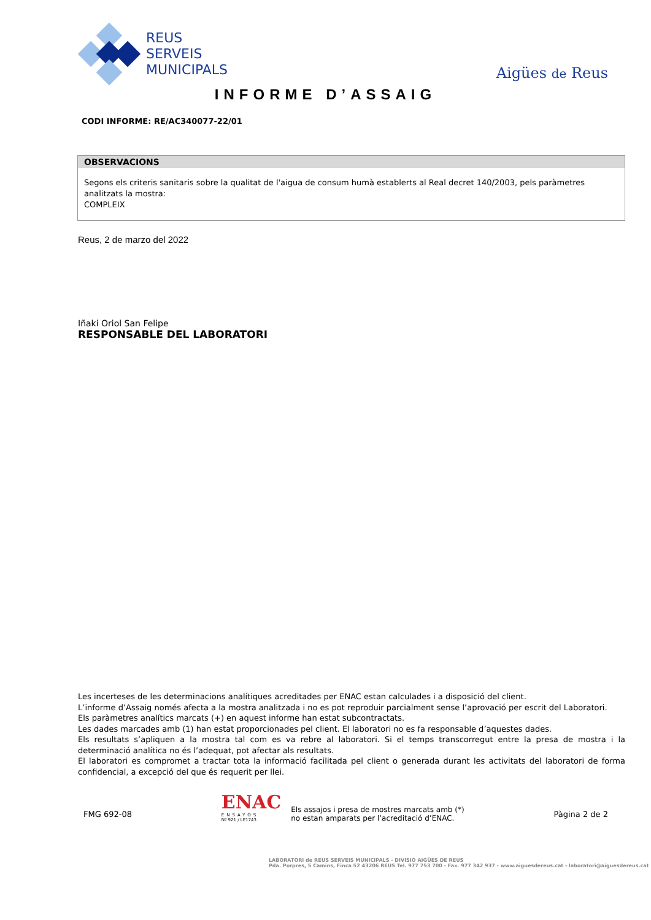REUS
SERVEIS
MUNICIPALS
Aigües de Reus
INFORME D’ASSAIG
CODI INFORME: RE/AC340077-22/01
OBSERVACIONS
Segons els criteris sanitaris sobre la qualitat de l'aigua de consum humà establerts al Real decret 140/2003, pels paràmetres analitzats la mostra:
COMPLEIX
Reus, 2 de marzo del 2022
Iñaki Oriol San Felipe
RESPONSABLE DEL LABORATORI
Les incerteses de les determinacions analítiques acreditades per ENAC estan calculades i a disposició del client.
L’informe d’Assaig només afecta a la mostra analitzada i no es pot reproduir parcialment sense l’aprovació per escrit del Laboratori.
Els paràmetres analítics marcats (+) en aquest informe han estat subcontractats.
Les dades marcades amb (1) han estat proporcionades pel client. El laboratori no es fa responsable d’aquestes dades.
Els resultats s’apliquen a la mostra tal com es va rebre al laboratori. Si el temps transcorregut entre la presa de mostra i la determinació analítica no és l’adequat, pot afectar als resultats.
El laboratori es compromet a tractar tota la informació facilitada pel client o generada durant les activitats del laboratori de forma confidencial, a excepció del que és requerit per llei.
FMG 692-08
ENAC
ENSAYOS
Nº 921 / LE1743
Els assajos i presa de mostres marcats amb (*)
no estan amparats per l’acreditació d’ENAC.
Pàgina 2 de 2
LABORATORI de REUS SERVEIS MUNICIPALS - DIVISIÓ AIGÜES DE REUS
Pda. Porpres, 5 Camins, Finca 52 43206 REUS Tel. 977 753 700 - Fax. 977 342 937 - www.aiguesdereus.cat - laboratori@aiguesdereus.cat